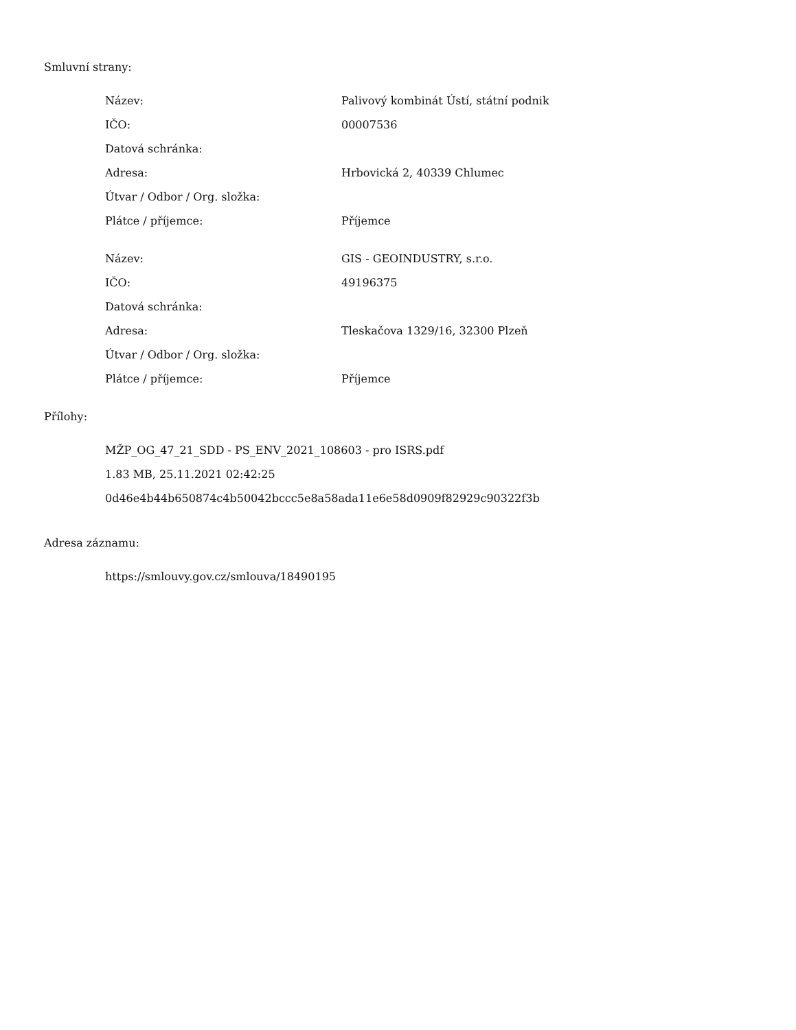Smluvní strany:
| Název: | Palivový kombinát Ústí, státní podnik |
| IČO: | 00007536 |
| Datová schránka: | |
| Adresa: | Hrbovická 2, 40339 Chlumec |
| Útvar / Odbor / Org. složka: | |
| Plátce / příjemce: | Příjemce |
| Název: | GIS - GEOINDUSTRY, s.r.o. |
| IČO: | 49196375 |
| Datová schránka: | |
| Adresa: | Tleskačova 1329/16, 32300 Plzeň |
| Útvar / Odbor / Org. složka: | |
| Plátce / příjemce: | Příjemce |
Přílohy:
MŽP_OG_47_21_SDD - PS_ENV_2021_108603 - pro ISRS.pdf
1.83 MB, 25.11.2021 02:42:25
0d46e4b44b650874c4b50042bccc5e8a58ada11e6e58d0909f82929c90322f3b
Adresa záznamu:
https://smlouvy.gov.cz/smlouva/18490195